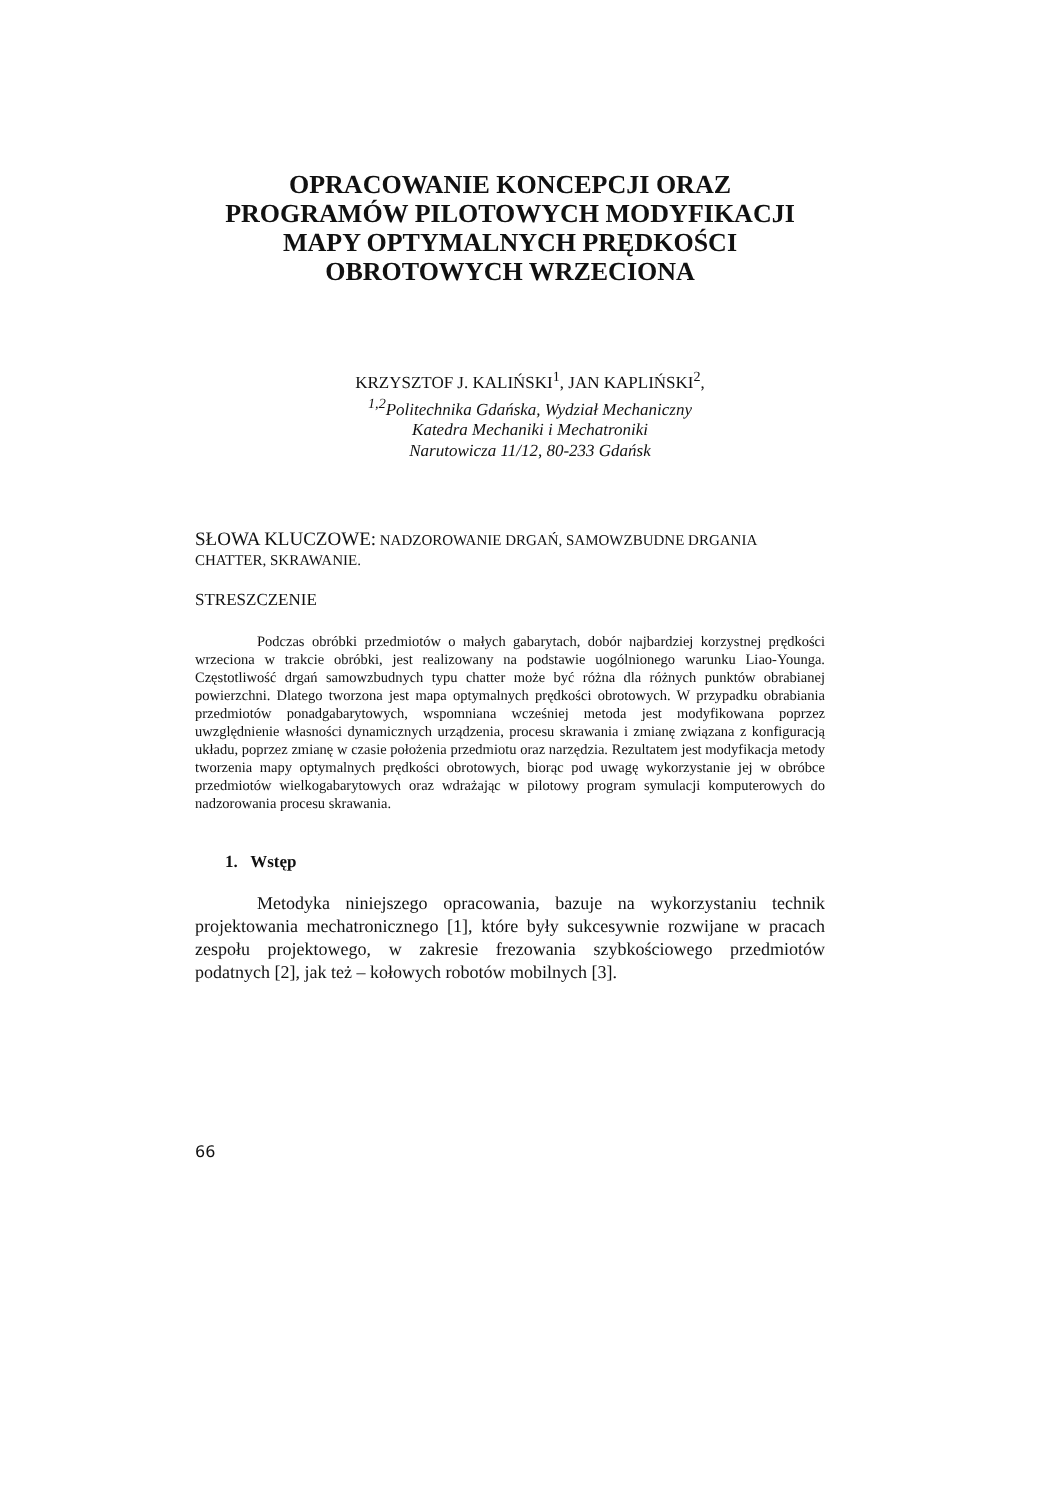OPRACOWANIE KONCEPCJI ORAZ PROGRAMÓW PILOTOWYCH MODYFIKACJI MAPY OPTYMALNYCH PRĘDKOŚCI OBROTOWYCH WRZECIONA
KRZYSZTOF J. KALIŃSKI<sup>1</sup>, JAN KAPLIŃSKI<sup>2</sup>,
<sup>1,2</sup>Politechnika Gdańska, Wydział Mechaniczny
Katedra Mechaniki i Mechatroniki
Narutowicza 11/12, 80-233 Gdańsk
SŁOWA KLUCZOWE: NADZOROWANIE DRGAŃ, SAMOWZBUDNE DRGANIA CHATTER, SKRAWANIE.
STRESZCZENIE
Podczas obróbki przedmiotów o małych gabarytach, dobór najbardziej korzystnej prędkości wrzeciona w trakcie obróbki, jest realizowany na podstawie uogólnionego warunku Liao-Younga. Częstotliwość drgań samowzbudnych typu chatter może być różna dla różnych punktów obrabianej powierzchni. Dlatego tworzona jest mapa optymalnych prędkości obrotowych. W przypadku obrabiania przedmiotów ponadgabarytowych, wspomniana wcześniej metoda jest modyfikowana poprzez uwzględnienie własności dynamicznych urządzenia, procesu skrawania i zmianę związana z konfiguracją układu, poprzez zmianę w czasie położenia przedmiotu oraz narzędzia. Rezultatem jest modyfikacja metody tworzenia mapy optymalnych prędkości obrotowych, biorąc pod uwagę wykorzystanie jej w obróbce przedmiotów wielkogabarytowych oraz wdrażając w pilotowy program symulacji komputerowych do nadzorowania procesu skrawania.
1. Wstęp
Metodyka niniejszego opracowania, bazuje na wykorzystaniu technik projektowania mechatronicznego [1], które były sukcesywnie rozwijane w pracach zespołu projektowego, w zakresie frezowania szybkościowego przedmiotów podatnych [2], jak też – kołowych robotów mobilnych [3].
66